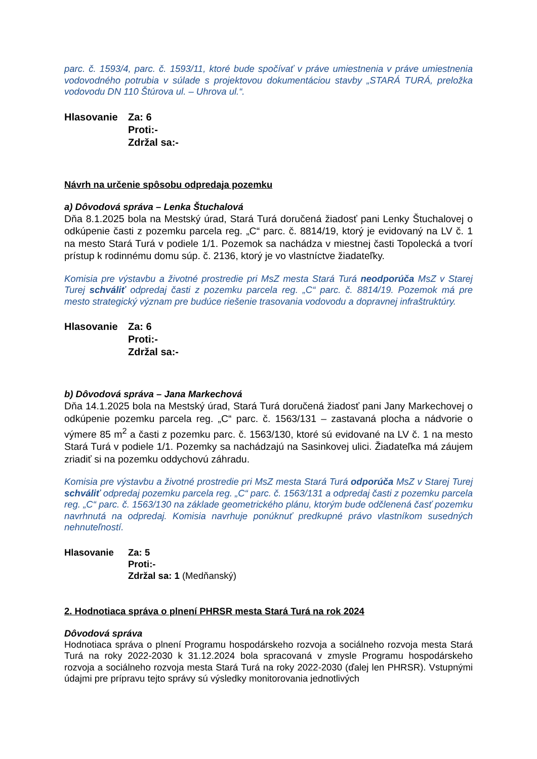parc. č. 1593/4, parc. č. 1593/11, ktoré bude spočívať v práve umiestnenia v práve umiestnenia vodovodného potrubia v súlade s projektovou dokumentáciou stavby „STARÁ TURÁ, preložka vodovodu DN 110 Štúrova ul. – Uhrova ul.“.
Hlasovanie Za: 6
Proti:-
Zdržal sa:-
Návrh na určenie spôsobu odpredaja pozemku
a) Dôvodová správa – Lenka Štuchalová
Dňa 8.1.2025 bola na Mestský úrad, Stará Turá doručená žiadosť pani Lenky Štuchalovej o odkúpenie časti z pozemku parcela reg. „C“ parc. č. 8814/19, ktorý je evidovaný na LV č. 1 na mesto Stará Turá v podiele 1/1. Pozemok sa nachádza v miestnej časti Topolecká a tvorí prístup k rodinnému domu súp. č. 2136, ktorý je vo vlastníctve žiadateľky.
Komisia pre výstavbu a životné prostredie pri MsZ mesta Stará Turá neodporúča MsZ v Starej Turej schváliť odpredaj časti z pozemku parcela reg. „C“ parc. č. 8814/19. Pozemok má pre mesto strategický význam pre budúce riešenie trasovania vodovodu a dopravnej infraštruktúry.
Hlasovanie Za: 6
Proti:-
Zdržal sa:-
b) Dôvodová správa – Jana Markechová
Dňa 14.1.2025 bola na Mestský úrad, Stará Turá doručená žiadosť pani Jany Markechovej o odkúpenie pozemku parcela reg. „C“ parc. č. 1563/131 – zastavaná plocha a nádvorie o výmere 85 m<sup>2</sup> a časti z pozemku parc. č. 1563/130, ktoré sú evidované na LV č. 1 na mesto Stará Turá v podiele 1/1. Pozemky sa nachádzajú na Sasinkovej ulici. Žiadateľka má záujem zriadiť si na pozemku oddychovú záhradu.
Komisia pre výstavbu a životné prostredie pri MsZ mesta Stará Turá odporúča MsZ v Starej Turej schváliť odpredaj pozemku parcela reg. „C“ parc. č. 1563/131 a odpredaj časti z pozemku parcela reg. „C“ parc. č. 1563/130 na základe geometrického plánu, ktorým bude odčlenená časť pozemku navrhnutá na odpredaj. Komisia navrhuje ponúknuť predkupné právo vlastníkom susedných nehnuteľností.
Hlasovanie Za: 5
Proti:-
Zdržal sa: 1 (Medňanský)
2. Hodnotiaca správa o plnení PHRSR mesta Stará Turá na rok 2024
Dôvodová správa
Hodnotiaca správa o plnení Programu hospodárskeho rozvoja a sociálneho rozvoja mesta Stará Turá na roky 2022-2030 k 31.12.2024 bola spracovaná v zmysle Programu hospodárskeho rozvoja a sociálneho rozvoja mesta Stará Turá na roky 2022-2030 (ďalej len PHRSR). Vstupnými údajmi pre prípravu tejto správy sú výsledky monitorovania jednotlivých